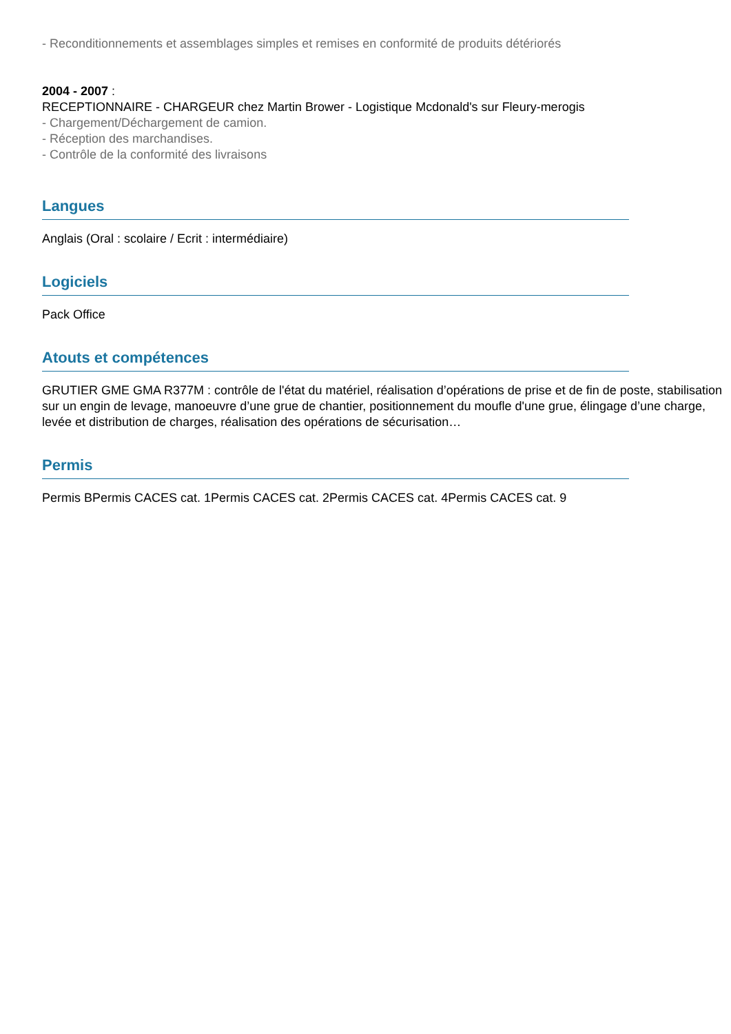- Reconditionnements et assemblages simples et remises en conformité de produits détériorés
2004 - 2007 :
RECEPTIONNAIRE - CHARGEUR chez Martin Brower - Logistique Mcdonald's sur Fleury-merogis
- Chargement/Déchargement de camion.
- Réception des marchandises.
- Contrôle de la conformité des livraisons
Langues
Anglais (Oral : scolaire / Ecrit : intermédiaire)
Logiciels
Pack Office
Atouts et compétences
GRUTIER GME GMA R377M : contrôle de l'état du matériel, réalisation d’opérations de prise et de fin de poste, stabilisation sur un engin de levage, manoeuvre d’une grue de chantier, positionnement du moufle d'une grue, élingage d’une charge, levée et distribution de charges, réalisation des opérations de sécurisation…
Permis
Permis BPermis CACES cat. 1Permis CACES cat. 2Permis CACES cat. 4Permis CACES cat. 9